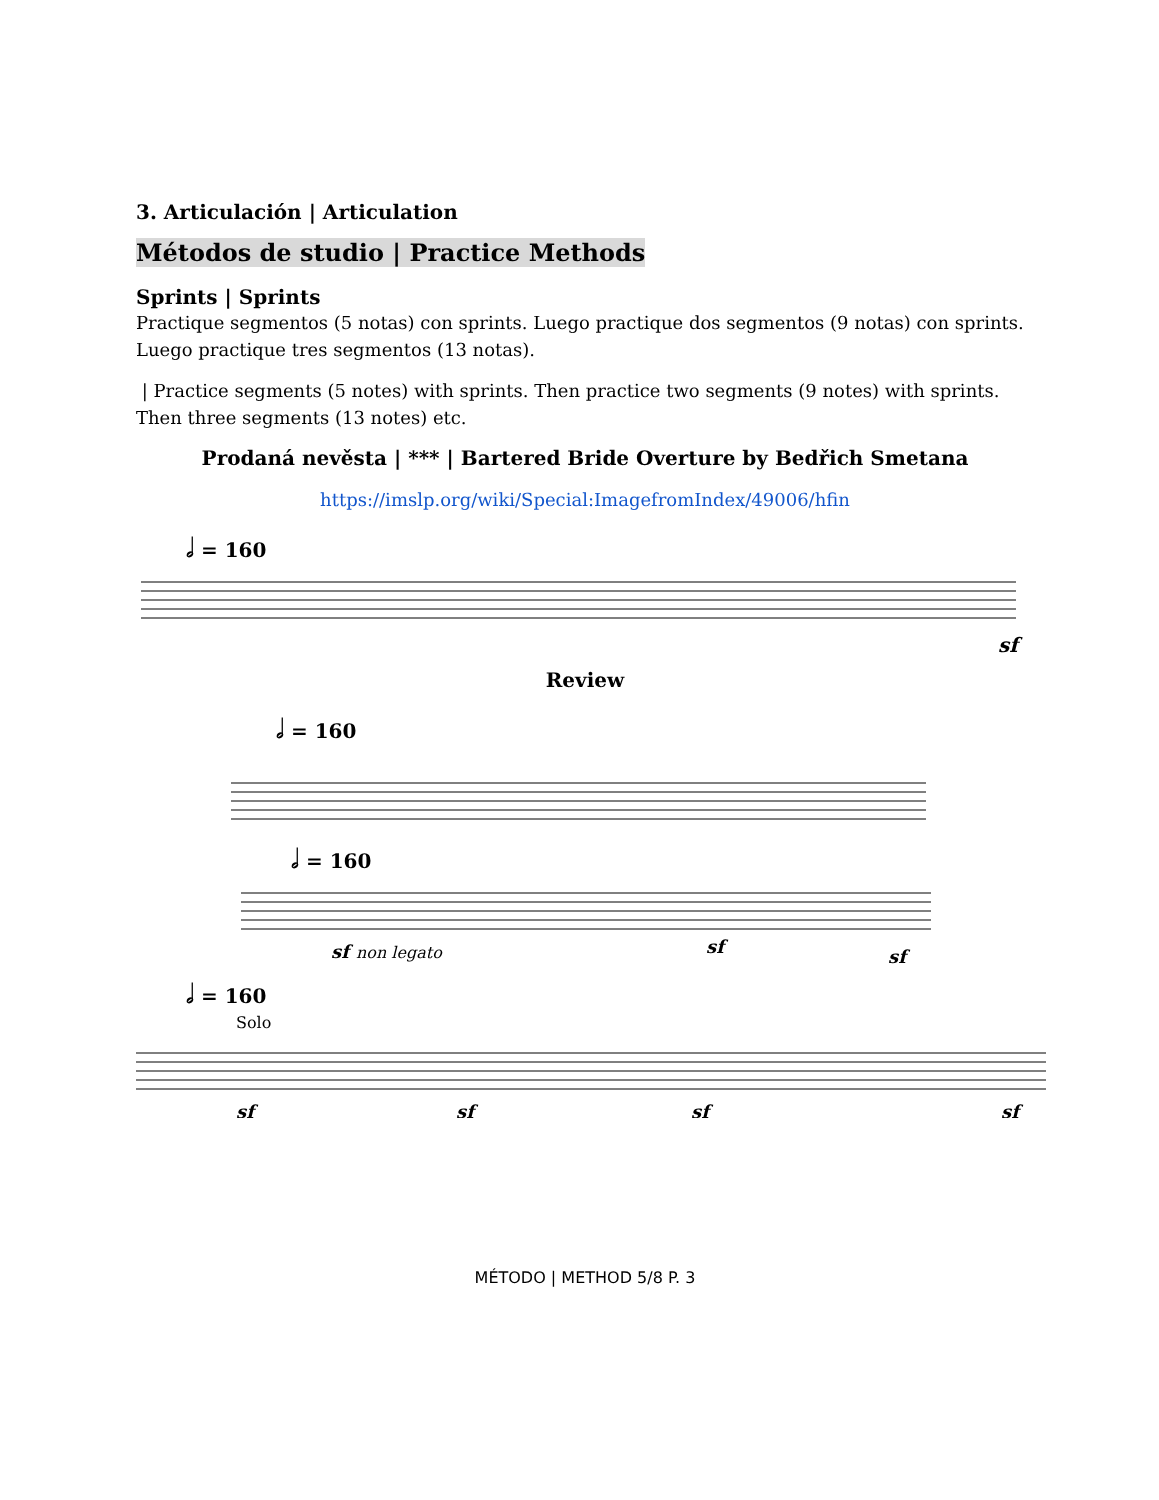3. Articulación | Articulation
Métodos de studio | Practice Methods
Sprints | Sprints
Practique segmentos (5 notas) con sprints. Luego practique dos segmentos (9 notas) con sprints. Luego practique tres segmentos (13 notas).
| Practice segments (5 notes) with sprints. Then practice two segments (9 notes) with sprints. Then three segments (13 notes) etc.
Prodaná nevěsta | *** | Bartered Bride Overture by Bedřich Smetana
https://imslp.org/wiki/Special:ImagefromIndex/49006/hfin
𝅗𝅥 = 160
sf
Review
𝅗𝅥 = 160
𝅗𝅥 = 160
sf
non legato
sf
sf
𝅗𝅥 = 160
Solo
sf
sf
sf
sf
MÉTODO | METHOD 5/8 P. 3